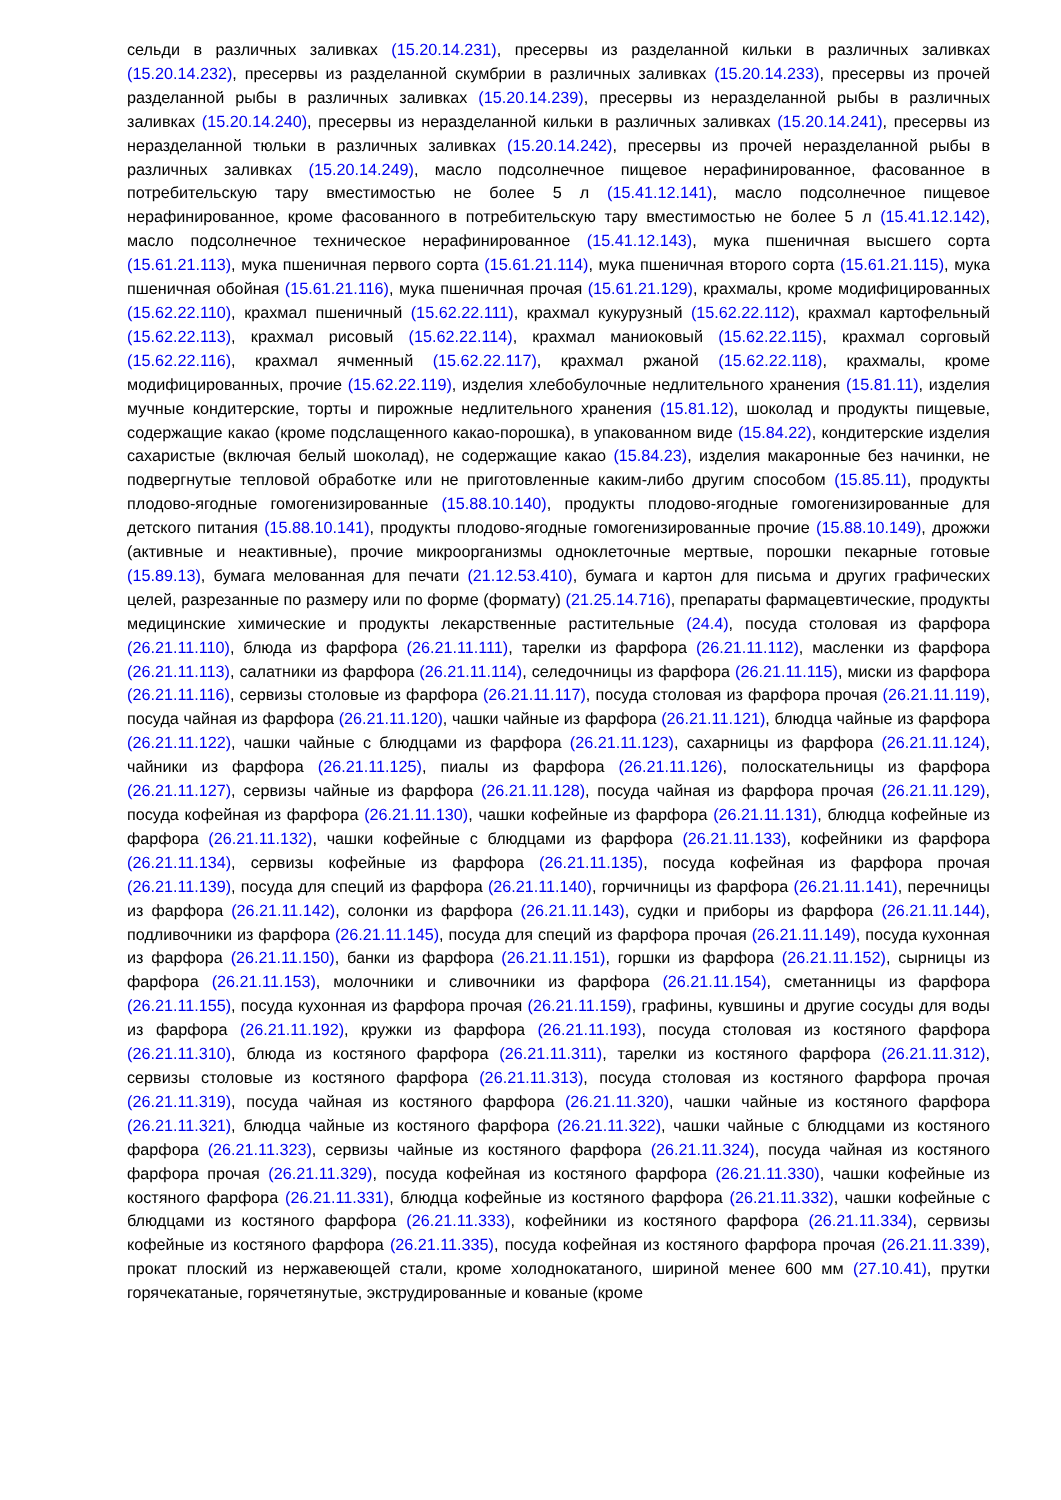сельди в различных заливках (15.20.14.231), пресервы из разделанной кильки в различных заливках (15.20.14.232), пресервы из разделанной скумбрии в различных заливках (15.20.14.233), пресервы из прочей разделанной рыбы в различных заливках (15.20.14.239), пресервы из неразделанной рыбы в различных заливках (15.20.14.240), пресервы из неразделанной кильки в различных заливках (15.20.14.241), пресервы из неразделанной тюльки в различных заливках (15.20.14.242), пресервы из прочей неразделанной рыбы в различных заливках (15.20.14.249), масло подсолнечное пищевое нерафинированное, фасованное в потребительскую тару вместимостью не более 5 л (15.41.12.141), масло подсолнечное пищевое нерафинированное, кроме фасованного в потребительскую тару вместимостью не более 5 л (15.41.12.142), масло подсолнечное техническое нерафинированное (15.41.12.143), мука пшеничная высшего сорта (15.61.21.113), мука пшеничная первого сорта (15.61.21.114), мука пшеничная второго сорта (15.61.21.115), мука пшеничная обойная (15.61.21.116), мука пшеничная прочая (15.61.21.129), крахмалы, кроме модифицированных (15.62.22.110), крахмал пшеничный (15.62.22.111), крахмал кукурузный (15.62.22.112), крахмал картофельный (15.62.22.113), крахмал рисовый (15.62.22.114), крахмал маниоковый (15.62.22.115), крахмал сорговый (15.62.22.116), крахмал ячменный (15.62.22.117), крахмал ржаной (15.62.22.118), крахмалы, кроме модифицированных, прочие (15.62.22.119), изделия хлебобулочные недлительного хранения (15.81.11), изделия мучные кондитерские, торты и пирожные недлительного хранения (15.81.12), шоколад и продукты пищевые, содержащие какао (кроме подслащенного какао-порошка), в упакованном виде (15.84.22), кондитерские изделия сахаристые (включая белый шоколад), не содержащие какао (15.84.23), изделия макаронные без начинки, не подвергнутые тепловой обработке или не приготовленные каким-либо другим способом (15.85.11), продукты плодово-ягодные гомогенизированные (15.88.10.140), продукты плодово-ягодные гомогенизированные для детского питания (15.88.10.141), продукты плодово-ягодные гомогенизированные прочие (15.88.10.149), дрожжи (активные и неактивные), прочие микроорганизмы одноклеточные мертвые, порошки пекарные готовые (15.89.13), бумага мелованная для печати (21.12.53.410), бумага и картон для письма и других графических целей, разрезанные по размеру или по форме (формату) (21.25.14.716), препараты фармацевтические, продукты медицинские химические и продукты лекарственные растительные (24.4), посуда столовая из фарфора (26.21.11.110), блюда из фарфора (26.21.11.111), тарелки из фарфора (26.21.11.112), масленки из фарфора (26.21.11.113), салатники из фарфора (26.21.11.114), селедочницы из фарфора (26.21.11.115), миски из фарфора (26.21.11.116), сервизы столовые из фарфора (26.21.11.117), посуда столовая из фарфора прочая (26.21.11.119), посуда чайная из фарфора (26.21.11.120), чашки чайные из фарфора (26.21.11.121), блюдца чайные из фарфора (26.21.11.122), чашки чайные с блюдцами из фарфора (26.21.11.123), сахарницы из фарфора (26.21.11.124), чайники из фарфора (26.21.11.125), пиалы из фарфора (26.21.11.126), полоскательницы из фарфора (26.21.11.127), сервизы чайные из фарфора (26.21.11.128), посуда чайная из фарфора прочая (26.21.11.129), посуда кофейная из фарфора (26.21.11.130), чашки кофейные из фарфора (26.21.11.131), блюдца кофейные из фарфора (26.21.11.132), чашки кофейные с блюдцами из фарфора (26.21.11.133), кофейники из фарфора (26.21.11.134), сервизы кофейные из фарфора (26.21.11.135), посуда кофейная из фарфора прочая (26.21.11.139), посуда для специй из фарфора (26.21.11.140), горчичницы из фарфора (26.21.11.141), перечницы из фарфора (26.21.11.142), солонки из фарфора (26.21.11.143), судки и приборы из фарфора (26.21.11.144), подливочники из фарфора (26.21.11.145), посуда для специй из фарфора прочая (26.21.11.149), посуда кухонная из фарфора (26.21.11.150), банки из фарфора (26.21.11.151), горшки из фарфора (26.21.11.152), сырницы из фарфора (26.21.11.153), молочники и сливочники из фарфора (26.21.11.154), сметанницы из фарфора (26.21.11.155), посуда кухонная из фарфора прочая (26.21.11.159), графины, кувшины и другие сосуды для воды из фарфора (26.21.11.192), кружки из фарфора (26.21.11.193), посуда столовая из костяного фарфора (26.21.11.310), блюда из костяного фарфора (26.21.11.311), тарелки из костяного фарфора (26.21.11.312), сервизы столовые из костяного фарфора (26.21.11.313), посуда столовая из костяного фарфора прочая (26.21.11.319), посуда чайная из костяного фарфора (26.21.11.320), чашки чайные из костяного фарфора (26.21.11.321), блюдца чайные из костяного фарфора (26.21.11.322), чашки чайные с блюдцами из костяного фарфора (26.21.11.323), сервизы чайные из костяного фарфора (26.21.11.324), посуда чайная из костяного фарфора прочая (26.21.11.329), посуда кофейная из костяного фарфора (26.21.11.330), чашки кофейные из костяного фарфора (26.21.11.331), блюдца кофейные из костяного фарфора (26.21.11.332), чашки кофейные с блюдцами из костяного фарфора (26.21.11.333), кофейники из костяного фарфора (26.21.11.334), сервизы кофейные из костяного фарфора (26.21.11.335), посуда кофейная из костяного фарфора прочая (26.21.11.339), прокат плоский из нержавеющей стали, кроме холоднокатаного, шириной менее 600 мм (27.10.41), прутки горячекатаные, горячетянутые, экструдированные и кованые (кроме